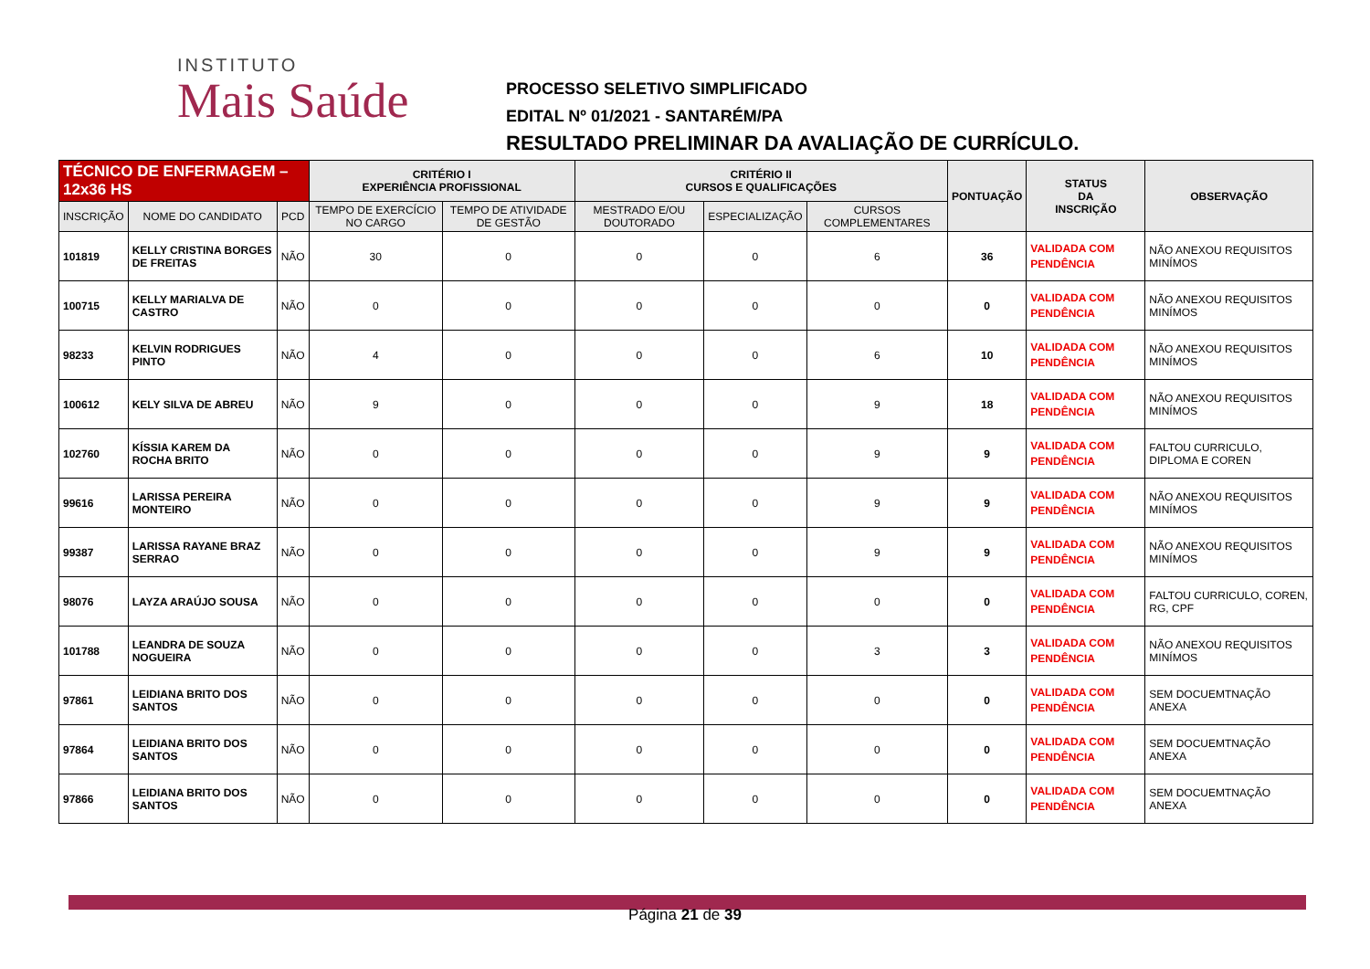INSTITUTO
Mais Saúde
PROCESSO SELETIVO SIMPLIFICADO
EDITAL Nº 01/2021 - SANTARÉM/PA
RESULTADO PRELIMINAR DA AVALIAÇÃO DE CURRÍCULO.
| TÉCNICO DE ENFERMAGEM – 12x36 HS | | | CRITÉRIO I EXPERIÊNCIA PROFISSIONAL | | CRITÉRIO II CURSOS E QUALIFICAÇÕES | | | PONTUAÇÃO | STATUS DA INSCRIÇÃO | OBSERVAÇÃO |
| --- | --- | --- | --- | --- | --- | --- | --- | --- | --- | --- |
| INSCRIÇÃO | NOME DO CANDIDATO | PCD | TEMPO DE EXERCÍCIO NO CARGO | TEMPO DE ATIVIDADE DE GESTÃO | MESTRADO E/OU DOUTORADO | ESPECIALIZAÇÃO | CURSOS COMPLEMENTARES | | | |
| 101819 | KELLY CRISTINA BORGES DE FREITAS | NÃO | 30 | 0 | 0 | 0 | 6 | 36 | VALIDADA COM PENDÊNCIA | NÃO ANEXOU REQUISITOS MINÍMOS |
| 100715 | KELLY MARIALVA DE CASTRO | NÃO | 0 | 0 | 0 | 0 | 0 | 0 | VALIDADA COM PENDÊNCIA | NÃO ANEXOU REQUISITOS MINÍMOS |
| 98233 | KELVIN RODRIGUES PINTO | NÃO | 4 | 0 | 0 | 0 | 6 | 10 | VALIDADA COM PENDÊNCIA | NÃO ANEXOU REQUISITOS MINÍMOS |
| 100612 | KELY SILVA DE ABREU | NÃO | 9 | 0 | 0 | 0 | 9 | 18 | VALIDADA COM PENDÊNCIA | NÃO ANEXOU REQUISITOS MINÍMOS |
| 102760 | KÍSSIA KAREM DA ROCHA BRITO | NÃO | 0 | 0 | 0 | 0 | 9 | 9 | VALIDADA COM PENDÊNCIA | FALTOU CURRICULO, DIPLOMA E COREN |
| 99616 | LARISSA PEREIRA MONTEIRO | NÃO | 0 | 0 | 0 | 0 | 9 | 9 | VALIDADA COM PENDÊNCIA | NÃO ANEXOU REQUISITOS MINÍMOS |
| 99387 | LARISSA RAYANE BRAZ SERRAO | NÃO | 0 | 0 | 0 | 0 | 9 | 9 | VALIDADA COM PENDÊNCIA | NÃO ANEXOU REQUISITOS MINÍMOS |
| 98076 | LAYZA ARAÚJO SOUSA | NÃO | 0 | 0 | 0 | 0 | 0 | 0 | VALIDADA COM PENDÊNCIA | FALTOU CURRICULO, COREN, RG, CPF |
| 101788 | LEANDRA DE SOUZA NOGUEIRA | NÃO | 0 | 0 | 0 | 0 | 3 | 3 | VALIDADA COM PENDÊNCIA | NÃO ANEXOU REQUISITOS MINÍMOS |
| 97861 | LEIDIANA BRITO DOS SANTOS | NÃO | 0 | 0 | 0 | 0 | 0 | 0 | VALIDADA COM PENDÊNCIA | SEM DOCUEMTNAÇÃO ANEXA |
| 97864 | LEIDIANA BRITO DOS SANTOS | NÃO | 0 | 0 | 0 | 0 | 0 | 0 | VALIDADA COM PENDÊNCIA | SEM DOCUEMTNAÇÃO ANEXA |
| 97866 | LEIDIANA BRITO DOS SANTOS | NÃO | 0 | 0 | 0 | 0 | 0 | 0 | VALIDADA COM PENDÊNCIA | SEM DOCUEMTNAÇÃO ANEXA |
Página 21 de 39